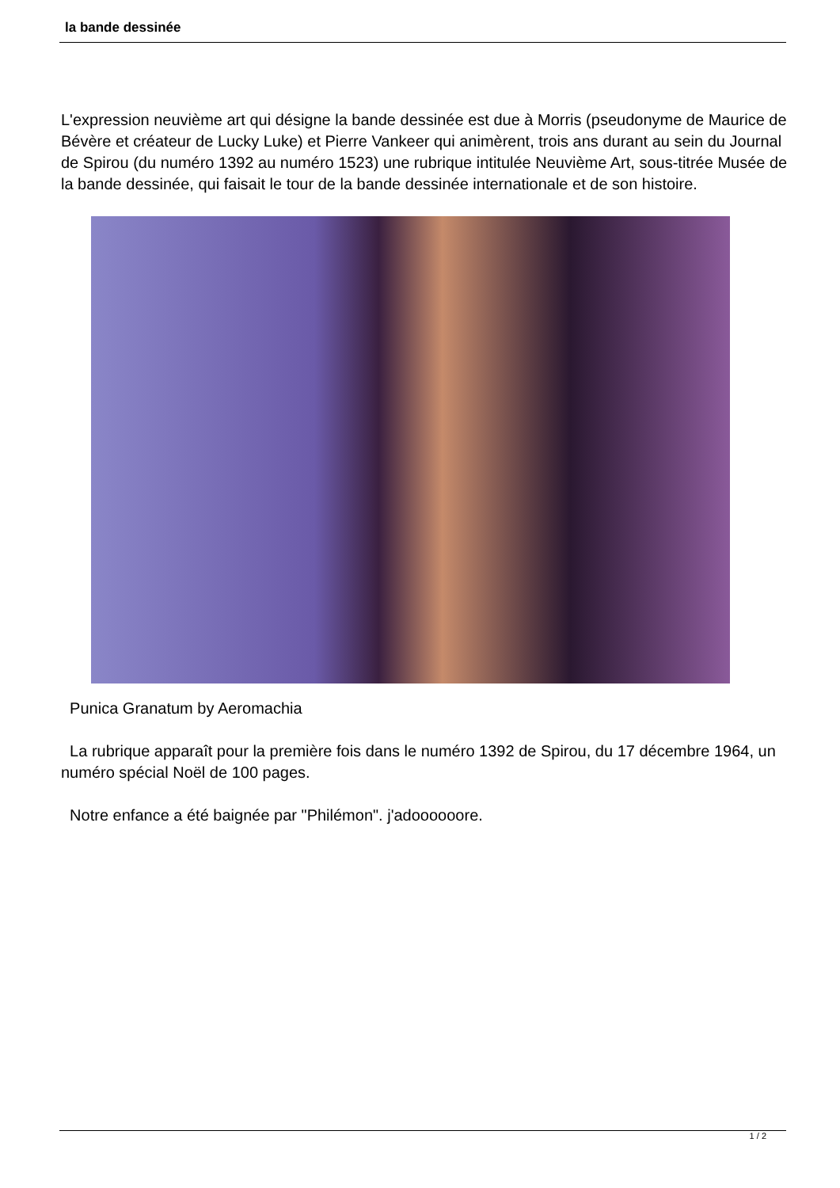la bande dessinée
L'expression neuvième art qui désigne la bande dessinée est due à Morris (pseudonyme de Maurice de Bévère et créateur de Lucky Luke) et Pierre Vankeer qui animèrent, trois ans durant au sein du Journal de Spirou (du numéro 1392 au numéro 1523) une rubrique intitulée Neuvième Art, sous-titrée Musée de la bande dessinée, qui faisait le tour de la bande dessinée internationale et de son histoire.
Punica Granatum by Aeromachia
La rubrique apparaît pour la première fois dans le numéro 1392 de Spirou, du 17 décembre 1964, un numéro spécial Noël de 100 pages.
Notre enfance a été baignée par "Philémon". j'adoooooore.
1 / 2